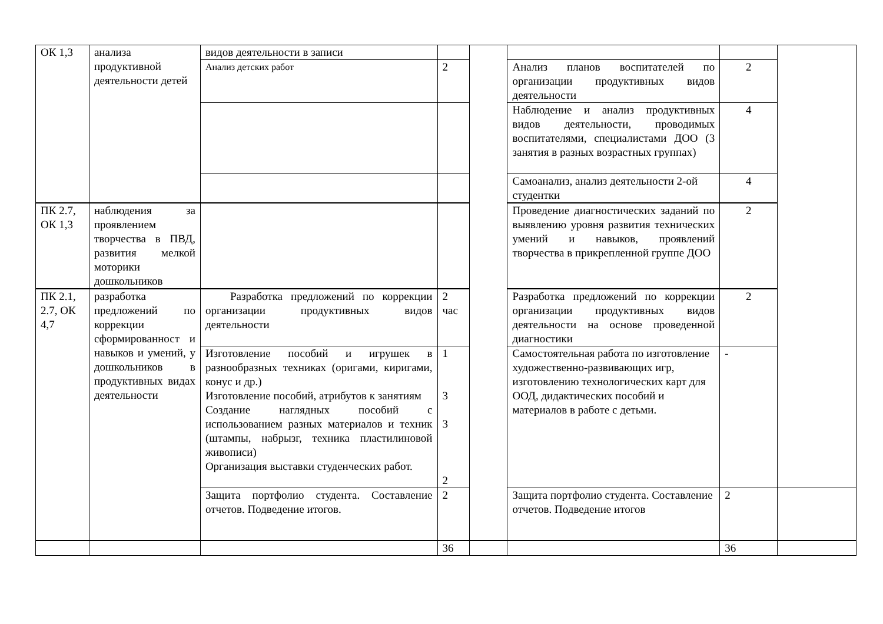| ОК 1,3 | анализа продуктивной деятельности детей | видов деятельности в записи | | | | | |
| | | Анализ детских работ | 2 | | Анализ планов воспитателей по организации продуктивных видов деятельности | 2 | |
| | | | | | Наблюдение и анализ продуктивных видов деятельности, проводимых воспитателями, специалистами ДОО (3 занятия в разных возрастных группах) | 4 | |
| | | | | | Самоанализ, анализ деятельности 2-ой студентки | 4 | |
| ПК 2.7, ОК 1,3 | наблюдения за проявлением творчества в ПВД, развития мелкой моторики дошкольников | | | | Проведение диагностических заданий по выявлению уровня развития технических умений и навыков, проявлений творчества в прикрепленной группе ДОО | 2 | |
| ПК 2.1, 2.7, ОК 4,7 | разработка предложений по коррекции сформированност и навыков и умений, у дошкольников в продуктивных видах деятельности | Разработка предложений по коррекции организации продуктивных видов деятельности | 2 час | | Разработка предложений по коррекции организации продуктивных видов деятельности на основе проведенной диагностики | 2 | |
| | | Изготовление пособий и игрушек в разнообразных техниках (оригами, киригами, конус и др.) Изготовление пособий, атрибутов к занятиям Создание наглядных пособий с использованием разных материалов и техник (штампы, набрызг, техника пластилиновой живописи) Организация выставки студенческих работ. | 1 3 3 2 | | Самостоятельная работа по изготовление художественно-развивающих игр, изготовлению технологических карт для ООД, дидактических пособий и материалов в работе с детьми. | - | |
| | | Защита портфолио студента. Составление отчетов. Подведение итогов. | 2 | | Защита портфолио студента. Составление отчетов. Подведение итогов | 2 | |
| | | | 36 | | | 36 | |